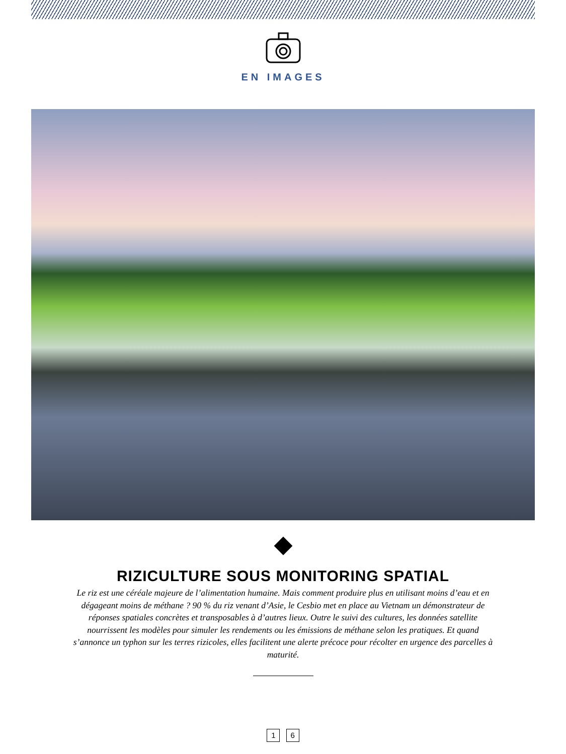EN IMAGES
RIZICULTURE SOUS MONITORING SPATIAL
Le riz est une céréale majeure de l’alimentation humaine. Mais comment produire plus en utilisant moins d’eau et en dégageant moins de méthane ? 90 % du riz venant d’Asie, le Cesbio met en place au Vietnam un démonstrateur de réponses spatiales concrètes et transposables à d’autres lieux. Outre le suivi des cultures, les données satellite nourrissent les modèles pour simuler les rendements ou les émissions de méthane selon les pratiques. Et quand s’annonce un typhon sur les terres rizicoles, elles facilitent une alerte précoce pour récolter en urgence des parcelles à maturité.
1 6